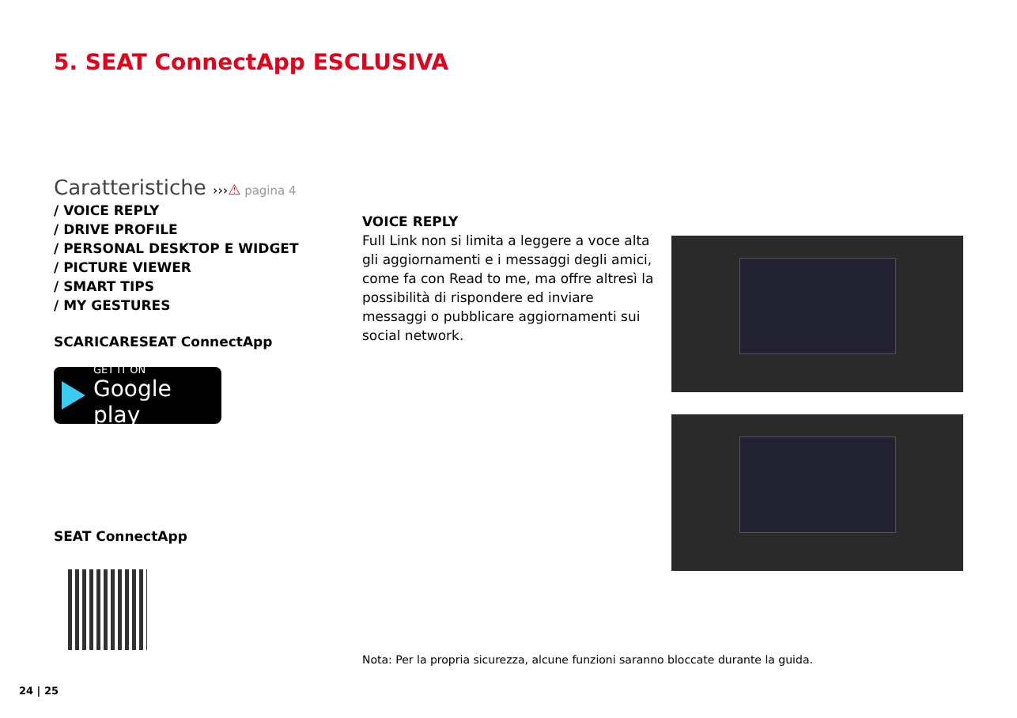5. SEAT ConnectApp ESCLUSIVA
Caratteristiche ›››⚠ pagina 4
/ VOICE REPLY
/ DRIVE PROFILE
/ PERSONAL DESKTOP E WIDGET
/ PICTURE VIEWER
/ SMART TIPS
/ MY GESTURES
SCARICARESEAT ConnectApp
GET IT ON
Google play
VOICE REPLY
Full Link non si limita a leggere a voce alta gli aggiornamenti e i messaggi degli amici, come fa con Read to me, ma offre altresì la possibilità di rispondere ed inviare messaggi o pubblicare aggiornamenti sui social network.
SEAT ConnectApp
Nota: Per la propria sicurezza, alcune funzioni saranno bloccate durante la guida.
24 | 25